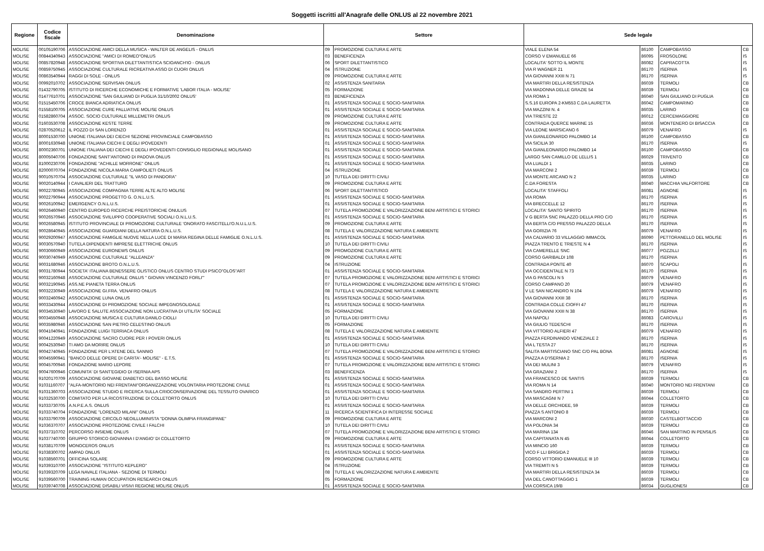Soggetti iscritti all'Anagrafe delle ONLUS al 22 novembre 2021
| Regione | Codice fiscale | Denominazione | Settore | | Sede legale | | | |
| --- | --- | --- | --- | --- | --- | --- | --- | --- |
| MOLISE | 00105190706 | ASSOCIAZIONE AMICI DELLA MUSICA - WALTER DE ANGELIS - ONLUS | 09 | PROMOZIONE CULTURA E ARTE | VIALE ELENA 54 | 86100 | CAMPOBASSO | CB |
| MOLISE | 00844340943 | ASSOCIAZIONE "AMICI DI ROMEO"ONLUS | 03 | BENEFICENZA | CORSO V EMANUELE 66 | 86095 | FROSOLONE | IS |
| MOLISE | 00857820948 | ASSOCIAZIONE SPORTIVA DILETTANTISTICA SCIOANCH'IO - ONLUS | 06 | SPORT DILETTANTISTICO | LOCALITA' SOTTO IL MONTE | 86082 | CAPRACOTTA | IS |
| MOLISE | 00859750945 | ASSOCIAZIONE CULTURALE RICREATIVA ASSO DI CUORI ONLUS | 04 | ISTRUZIONE | VIA R WAGNER 21 | 86170 | ISERNIA | IS |
| MOLISE | 00863540944 | RAGGI DI SOLE - ONLUS | 09 | PROMOZIONE CULTURA E ARTE | VIA GIOVANNI XXIII N 71 | 86170 | ISERNIA | IS |
| MOLISE | 00992010702 | ASSOCIAZIONE SERVISAN ONLUS | 02 | ASSISTENZA SANITARIA | VIA MARTIRI DELLA RESISTENZA | 86039 | TERMOLI | CB |
| MOLISE | 01432790705 | ISTITUTO DI RICERCHE ECONOMICHE E FORMATIVE 'LABOR ITALIA - MOLISE' | 05 | FORMAZIONE | VIA MADONNA DELLE GRAZIE 54 | 86039 | TERMOLI | CB |
| MOLISE | 01477610701 | ASSOCIAZIONE 'SAN GIULIANO DI PUGLIA 31/10/2002 ONLUS' | 03 | BENEFICENZA | VIA ROMA 1 | 86040 | SAN GIULIANO DI PUGLIA | CB |
| MOLISE | 01515450706 | CROCE BIANCA ADRIATICA ONLUS | 01 | ASSISTENZA SOCIALE E SOCIO-SANITARIA | S.S.16 EUROPA 2-KM553 C.DA LAURETTA | 86042 | CAMPOMARINO | CB |
| MOLISE | 01558100705 | ASSOCIAZIONE CURE PALLIATIVE MOLISE ONLUS | 01 | ASSISTENZA SOCIALE E SOCIO-SANITARIA | VIA MAZZINI N. 4 | 86035 | LARINO | CB |
| MOLISE | 01582860704 | ASSOC. SOCIO CULTURALE MILLEMETRI ONLUS | 09 | PROMOZIONE CULTURA E ARTE | VIA TRIESTE 22 | 86012 | CERCEMAGGIORE | CB |
| MOLISE | 01603530708 | ASSOCIAZIONE KESTE TERRE | 09 | PROMOZIONE CULTURA E ARTE | CONTRADA QUERCE MARINE 15 | 86036 | MONTENERO DI BISACCIA | CB |
| MOLISE | 02870520612 | IL POZZO DI SAN LORENZO | 01 | ASSISTENZA SOCIALE E SOCIO-SANITARIA | VIA LEONE MARSICANO 6 | 86079 | VENAFRO | IS |
| MOLISE | 80001530700 | UNIONE ITALIANA DEI CIECHI SEZIONE PROVINCIALE CAMPOBASSO | 01 | ASSISTENZA SOCIALE E SOCIO-SANITARIA | VIA GIANLEONARDO PALOMBO 14 | 86100 | CAMPOBASSO | CB |
| MOLISE | 80001630948 | UNIONE ITALIANA CIECHI E DEGLI IPOVEDENTI | 01 | ASSISTENZA SOCIALE E SOCIO-SANITARIA | VIA SICILIA 30 | 86170 | ISERNIA | IS |
| MOLISE | 80002360701 | UNIONE ITALIANA DEI CIECHI E DEGLI IPOVEDENTI CONSIGLIO REGIONALE MOLISANO | 01 | ASSISTENZA SOCIALE E SOCIO-SANITARIA | VIA GIANLEONARDO PALOMBO 14 | 86100 | CAMPOBASSO | CB |
| MOLISE | 80005040706 | FONDAZIONE SANT'ANTONIO DI PADOVA ONLUS | 01 | ASSISTENZA SOCIALE E SOCIO-SANITARIA | LARGO SAN CAMILLO DE LELLIS 1 | 86029 | TRIVENTO | CB |
| MOLISE | 81000230706 | FONDAZIONE "ACHILLE MORRONE" ONLUS | 01 | ASSISTENZA SOCIALE E SOCIO-SANITARIA | VIA LUALDI 1 | 86035 | LARINO | CB |
| MOLISE | 82000070704 | FONDAZIONE NICOLA MARIA CAMPOLIETI ONLUS | 04 | ISTRUZIONE | VIA MARCONI 2 | 86039 | TERMOLI | CB |
| MOLISE | 90010570704 | ASSOCIAZIONE CULTURALE "IL VASO DI PANDORA" | 10 | TUTELA DEI DIRITTI CIVILI | VIA MONTE ARCANO N 2 | 86035 | LARINO | CB |
| MOLISE | 90020140944 | I CAVALIERI DEL TRATTURO | 09 | PROMOZIONE CULTURA E ARTE | C.DA FORESTA | 86040 | MACCHIA VALFORTORE | CB |
| MOLISE | 90022780945 | ASSOCIAZIONE COMPAGNIA TERRE ALTE ALTO MOLISE | 06 | SPORT DILETTANTISTICO | LOCALITA' STAFFOLI | 86081 | AGNONE | IS |
| MOLISE | 90022790944 | ASSOCIAZIONE PROGETTO G. O.N.L.U.S. | 01 | ASSISTENZA SOCIALE E SOCIO-SANITARIA | VIA ROMA | 86170 | ISERNIA | IS |
| MOLISE | 90026100942 | EMERGENCY O.N.L.U.S. | 01 | ASSISTENZA SOCIALE E SOCIO-SANITARIA | VIA BRECCELLE 12 | 86170 | ISERNIA | IS |
| MOLISE | 90026460940 | CENTRO EUROPEO RICERCHE PREISTORICHE ONULUS | 07 | TUTELA PROMOZIONE E VALORIZZAZIONE BENI ARTISTICI E STORICI | LOCALITA' SANTO SPIRITO | 86170 | ISERNIA | IS |
| MOLISE | 90026570946 | ASSOCIAZIONE SVILUPPO COOPERATIVE SOCIALI O.N.L.U.S. | 01 | ASSISTENZA SOCIALE E SOCIO-SANITARIA | V G BERTA SNC PALAZZO DELLA PRO C/O | 86170 | ISERNIA | IS |
| MOLISE | 90026580945 | ISTITUTO PROVINCIALE DI PROMOZIONE CULTURALE 'ONORATO FASCITELLI'O.N.U.L.U.S. | 09 | PROMOZIONE CULTURA E ARTE | VIA BERTA C/O PRESSO PALAZZO DELLA | 86170 | ISERNIA | IS |
| MOLISE | 90028640945 | ASSOCIAZIONE GUARDIANI DELLA NATURA O.N.L.U.S. | 08 | TUTELA E VALORIZZAZIONE NATURA E AMBIENTE | VIA GORIZIA 76 | 86079 | VENAFRO | IS |
| MOLISE | 90029200947 | ASSOCIAZIONE FAMIGLIE NUOVE NELLA LUCE DI MARIA REGINA DELLE FAMIGLIE O.N.L.U.S. | 01 | ASSISTENZA SOCIALE E SOCIO-SANITARIA | VIA CALVARIO 33 VILLAGGIO IMMACOL | 86090 | PETTORANELLO DEL MOLISE | IS |
| MOLISE | 90030570940 | TUTELA DIPENDENTI IMPRESE ELETTRICHE ONLUS | 10 | TUTELA DEI DIRITTI CIVILI | PIAZZA TRENTO E TRIESTE N 4 | 86170 | ISERNIA | IS |
| MOLISE | 90030660949 | ASSOCIAZIONE EURONEWS ONLUS | 09 | PROMOZIONE CULTURA E ARTE | VIA CAMERELLE SNC | 86077 | POZZILLI | IS |
| MOLISE | 90030740949 | ASSOCIAZIONE CULTURALE "ALLEANZA" | 09 | PROMOZIONE CULTURA E ARTE | CORSO GARIBALDI 108 | 86170 | ISERNIA | IS |
| MOLISE | 90031680946 | ASSOCIAZIONE BROTO O.N.L.U.S. | 04 | ISTRUZIONE | CONTRADA PONTE 40 | 86070 | SCAPOLI | IS |
| MOLISE | 90031780944 | SOCIETA' ITALIANA BENESSERE OLISTICO ONLUS CENTRO STUDI PSICO"OLOS"ART | 01 | ASSISTENZA SOCIALE E SOCIO-SANITARIA | VIA OCCIDENTALE N 73 | 86170 | ISERNIA | IS |
| MOLISE | 90032160948 | ASSOCIAZIONE CULTURALE ONLUS " GIOVAN VINCENZO FORLI'" | 07 | TUTELA PROMOZIONE E VALORIZZAZIONE BENI ARTISTICI E STORICI | VIA G PASCOLI N 5 | 86079 | VENAFRO | IS |
| MOLISE | 90032190945 | ASS.NE PIANETA TERRA ONLUS | 07 | TUTELA PROMOZIONE E VALORIZZAZIONE BENI ARTISTICI E STORICI | CORSO CAMPANO 20 | 86079 | VENAFRO | IS |
| MOLISE | 90032230949 | ASSOCIAZIONE GI.FRA. VENAFRO ONLUS | 08 | TUTELA E VALORIZZAZIONE NATURA E AMBIENTE | V LE SAN NICANDRO N 104 | 86079 | VENAFRO | IS |
| MOLISE | 90032460942 | ASSOCIAZIONE LUNA ONLUS | 01 | ASSISTENZA SOCIALE E SOCIO-SANITARIA | VIA GIOVANNI XXIII 38 | 86170 | ISERNIA | IS |
| MOLISE | 90033430944 | ASSOCIAZIONE DI PROMOZIONE SOCIALE IMPEGNOSOLIDALE | 01 | ASSISTENZA SOCIALE E SOCIO-SANITARIA | CONTRADA COLLE CIOFFI 47 | 86170 | ISERNIA | IS |
| MOLISE | 90034530940 | LAVORO E SALUTE ASSOCIAZIONE NON LUCRATIVA DI UTILITA' SOCIALE | 05 | FORMAZIONE | VIA GIOVANNI XXIII N 38 | 86170 | ISERNIA | IS |
| MOLISE | 90034550948 | ASSOCIAZIONE MUSICA E CULTURA DANILO CIOLLI | 10 | TUTELA DEI DIRITTI CIVILI | VIA NAPOLI | 86083 | CAROVILLI | IS |
| MOLISE | 90035980946 | ASSOCIAZIONE SAN PIETRO CELESTINO ONLUS | 05 | FORMAZIONE | VIA GIULIO TEDESCHI | 86170 | ISERNIA | IS |
| MOLISE | 90041040941 | FONDAZIONE LUIGI TERRIACA ONLUS | 08 | TUTELA E VALORIZZAZIONE NATURA E AMBIENTE | VIA VITTORIO ALFIERI 47 | 86079 | VENAFRO | IS |
| MOLISE | 90041220949 | ASSOCIAZIONE SACRO CUORE PER I POVERI ONLUS | 01 | ASSISTENZA SOCIALE E SOCIO-SANITARIA | PIAZZA FERDINANDO VENEZIALE 2 | 86170 | ISERNIA | IS |
| MOLISE | 90042530940 | TI AMO DA MORIRE ONLUS | 10 | TUTELA DEI DIRITTI CIVILI | VIA L TESTA 27 | 86170 | ISERNIA | IS |
| MOLISE | 90042740945 | FONDAZIONE PER L'ATENE DEL SANNIO | 07 | TUTELA PROMOZIONE E VALORIZZAZIONE BENI ARTISTICI E STORICI | SALITA MARTISCIANO SNC C/O PAL BONA | 86081 | AGNONE | IS |
| MOLISE | 90045590941 | "BANCO DELLE OPERE DI CARITA'- MOLISE" - E.T.S. | 01 | ASSISTENZA SOCIALE E SOCIO-SANITARIA | PIAZZA A D'ISERNIA 2 | 86170 | ISERNIA | IS |
| MOLISE | 90045700946 | FONDAZIONE MARIO LEPORE | 07 | TUTELA PROMOZIONE E VALORIZZAZIONE BENI ARTISTICI E STORICI | VIA DEI MULINI 3 | 86079 | VENAFRO | IS |
| MOLISE | 90047600946 | COMUNITA' DI SANT'EGIDIO DI ISERNIA APS | 03 | BENEFICENZA | VIA GRAZIANI 2 | 86170 | ISERNIA | IS |
| MOLISE | 91020170709 | ASSOCIAZIONE GIOVANE DIABETICI DEL BASSO MOLISE | 01 | ASSISTENZA SOCIALE E SOCIO-SANITARIA | VIA FRANCESCO DE SANTIS | 86039 | TERMOLI | CB |
| MOLISE | 91031160707 | "ALFA-MONTORIO NEI FRENTANI"ORGANIZZAZIONE VOLONTARIA PROTEZIONE CIVILE | 01 | ASSISTENZA SOCIALE E SOCIO-SANITARIA | VIA ROMA N 14 | 86040 | MONTORIO NEI FRENTANI | CB |
| MOLISE | 91031360703 | ASSOCIAZIONE STUDIO E RICERCA SULLA CRIOCONSERVAZIONE DEL TESSUTO OVARICO | 01 | ASSISTENZA SOCIALE E SOCIO-SANITARIA | VIA SANDRO PERTINI 1 | 86039 | TERMOLI | CB |
| MOLISE | 91032530700 | COMITATO PER LA RICOSTRUZIONE DI COLLETORTO ONLUS | 10 | TUTELA DEI DIRITTI CIVILI | VIA MASCAGNI N 7 | 86044 | COLLETORTO | CB |
| MOLISE | 91033730705 | A.N.P.E.A.S. ONLUS | 01 | ASSISTENZA SOCIALE E SOCIO-SANITARIA | VIA DELLE ORCHIDEE, 59 | 86039 | TERMOLI | CB |
| MOLISE | 91033740704 | FONDAZIONE "LORENZO MILANI" ONLUS | 11 | RICERCA SCIENTIFICA DI INTERESSE SOCIALE | PIAZZA S ANTONIO 8 | 86039 | TERMOLI | CB |
| MOLISE | 91033790709 | ASSOCIAZIONE CIRCOLO NEOILLUMINISTA "DONNA OLIMPIA FRANGIPANE" | 09 | PROMOZIONE CULTURA E ARTE | VIA MARCONI 2 | 86030 | CASTELBOTTACCIO | CB |
| MOLISE | 91036370707 | ASSOCIAZIONE PROTEZIONE CIVILE I FALCHI | 10 | TUTELA DEI DIRITTI CIVILI | VIA POLONIA 34 | 86039 | TERMOLI | CB |
| MOLISE | 91037310702 | PERCORSO INSIEME ONLUS | 07 | TUTELA PROMOZIONE E VALORIZZAZIONE BENI ARTISTICI E STORICI | VIA MARINA 134 | 86046 | SAN MARTINO IN PENSILIS | CB |
| MOLISE | 91037740700 | GRUPPO STORICO GIOVANNA I D'ANGIO' DI COLLETORTO | 09 | PROMOZIONE CULTURA E ARTE | VIA CAPITANATA N 45 | 86044 | COLLETORTO | CB |
| MOLISE | 91038170709 | MONOCEROS ONLUS | 01 | ASSISTENZA SOCIALE E SOCIO-SANITARIA | VIA MINCIO 160 | 86039 | TERMOLI | CB |
| MOLISE | 91038300702 | AMPAD ONLUS | 01 | ASSISTENZA SOCIALE E SOCIO-SANITARIA | VICO F LLI BRIGIDA 2 | 86039 | TERMOLI | CB |
| MOLISE | 91038560701 | OFFICINA SOLARE | 09 | PROMOZIONE CULTURA E ARTE | CORSO VITTORIO EMANUELE III 10 | 86039 | TERMOLI | CB |
| MOLISE | 91039310700 | ASSOCIAZIONE "ISTITUTO KEPLERO" | 04 | ISTRUZIONE | VIA TREMITI N 5 | 86039 | TERMOLI | CB |
| MOLISE | 91039320709 | LEGA NAVALE ITALIANA - SEZIONE DI TERMOLI | 08 | TUTELA E VALORIZZAZIONE NATURA E AMBIENTE | VIA MARTIRI DELLA RESISTENZA 34 | 86039 | TERMOLI | CB |
| MOLISE | 91039560700 | TRAINING HUMAN OCCUPATION RESEARCH ONLUS | 05 | FORMAZIONE | VIA DEL CANOTTAGGIO 1 | 86039 | TERMOLI | CB |
| MOLISE | 91039740708 | ASSOCIAZIONE DISABILI VISIVI REGIONE MOLISE ONLUS | 01 | ASSISTENZA SOCIALE E SOCIO-SANITARIA | VIA CORSICA 19/B | 86034 | GUGLIONESI | CB |